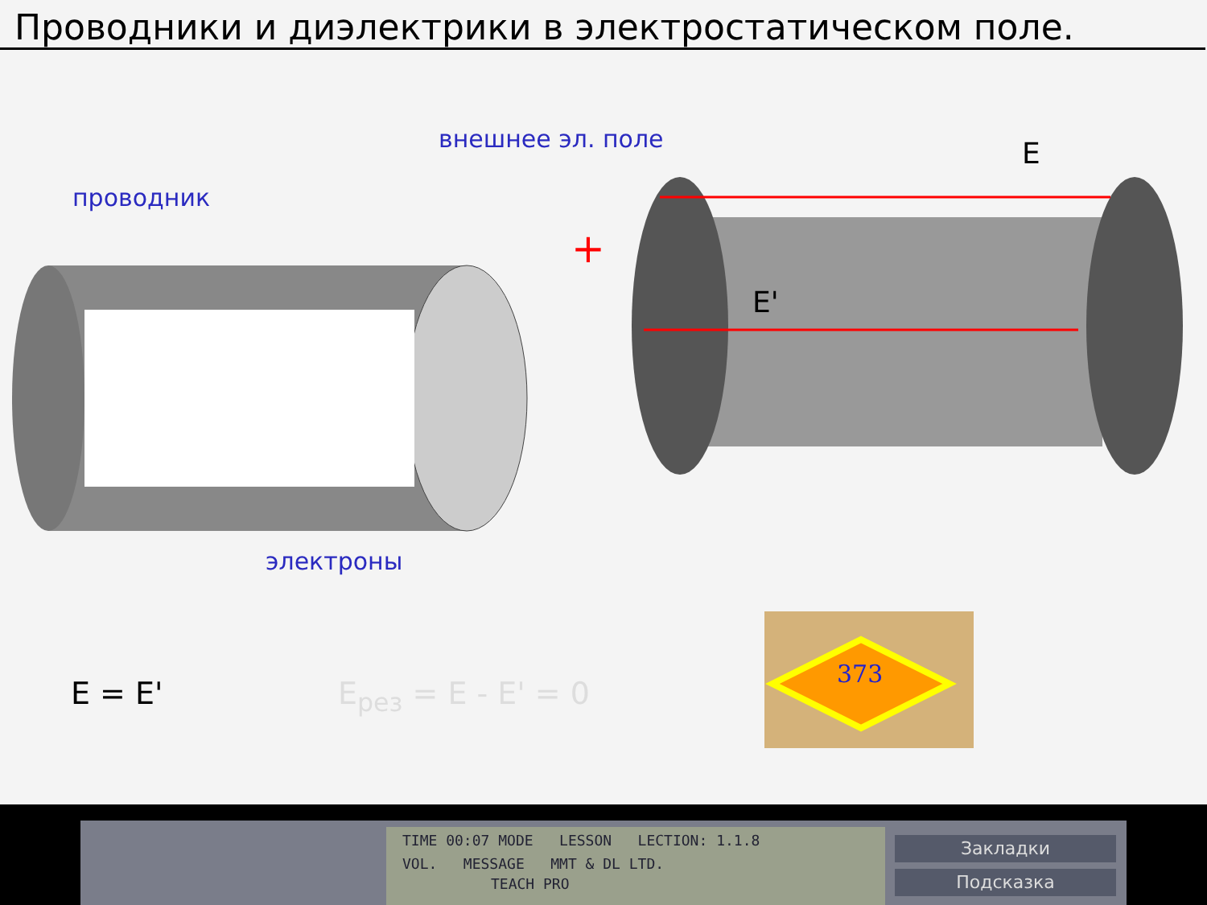Проводники и диэлектрики в электростатическом поле.
проводник
внешнее эл. поле
электроны
+
E
E'
373
E = E' E<sub>рез</sub> = E - E' = 0
TIME 00:07 MODE LESSON LECTION: 1.1.8
VOL. MESSAGE MMT & DL LTD.
TEACH PRO
Закладки
Подсказка